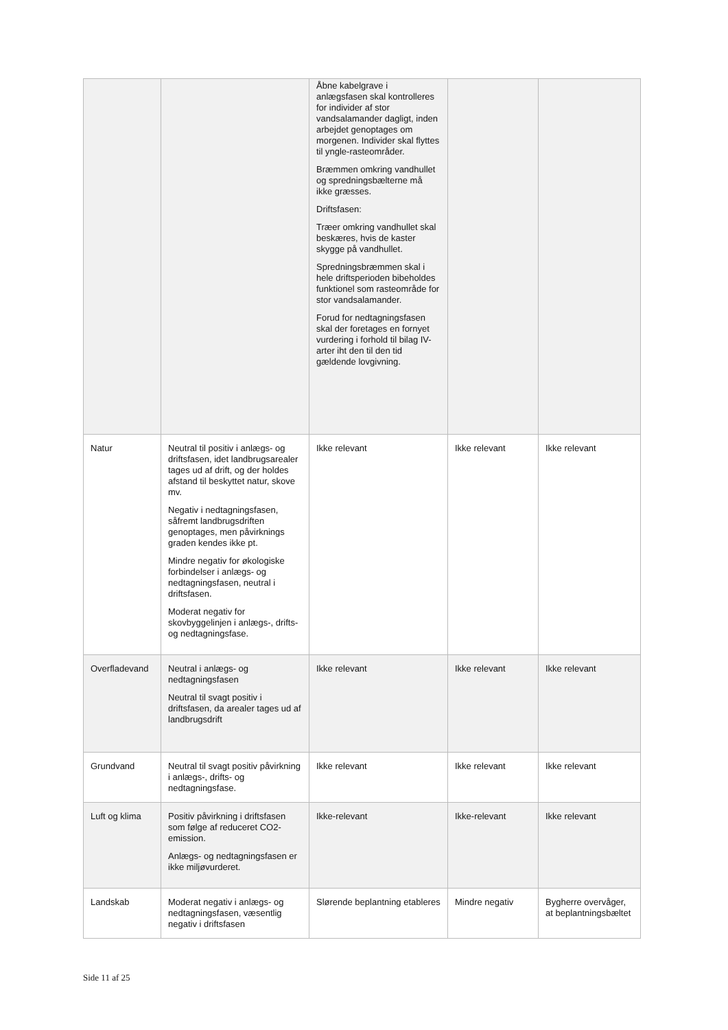| | | Åbne kabelgrave i anlægsfasen skal kontrolleres for individer af stor vandsalamander dagligt, inden arbejdet genoptages om morgenen. Individer skal flyttes til yngle-rasteområder. Bræmmen omkring vandhullet og spredningsbælterne må ikke græsses. Driftsfasen: Træer omkring vandhullet skal beskæres, hvis de kaster skygge på vandhullet. Spredningsbræmmen skal i hele driftsperioden bibeholdes funktionel som rasteområde for stor vandsalamander. Forud for nedtagningsfasen skal der foretages en fornyet vurdering i forhold til bilag IV-arter iht den til den tid gældende lovgivning. | | |
| Natur | Neutral til positiv i anlægs- og driftsfasen, idet landbrugsarealer tages ud af drift, og der holdes afstand til beskyttet natur, skove mv. Negativ i nedtagningsfasen, såfremt landbrugsdriften genoptages, men påvirknings graden kendes ikke pt. Mindre negativ for økologiske forbindelser i anlægs- og nedtagningsfasen, neutral i driftsfasen. Moderat negativ for skovbyggelinjen i anlægs-, drifts- og nedtagningsfase. | Ikke relevant | Ikke relevant | Ikke relevant |
| Overfladevand | Neutral i anlægs- og nedtagningsfasen Neutral til svagt positiv i driftsfasen, da arealer tages ud af landbrugsdrift | Ikke relevant | Ikke relevant | Ikke relevant |
| Grundvand | Neutral til svagt positiv påvirkning i anlægs-, drifts- og nedtagningsfase. | Ikke relevant | Ikke relevant | Ikke relevant |
| Luft og klima | Positiv påvirkning i driftsfasen som følge af reduceret CO2-emission. Anlægs- og nedtagningsfasen er ikke miljøvurderet. | Ikke-relevant | Ikke-relevant | Ikke relevant |
| Landskab | Moderat negativ i anlægs- og nedtagningsfasen, væsentlig negativ i driftsfasen | Slørende beplantning etableres | Mindre negativ | Bygherre overvåger, at beplantningsbæltet |
Side 11 af 25